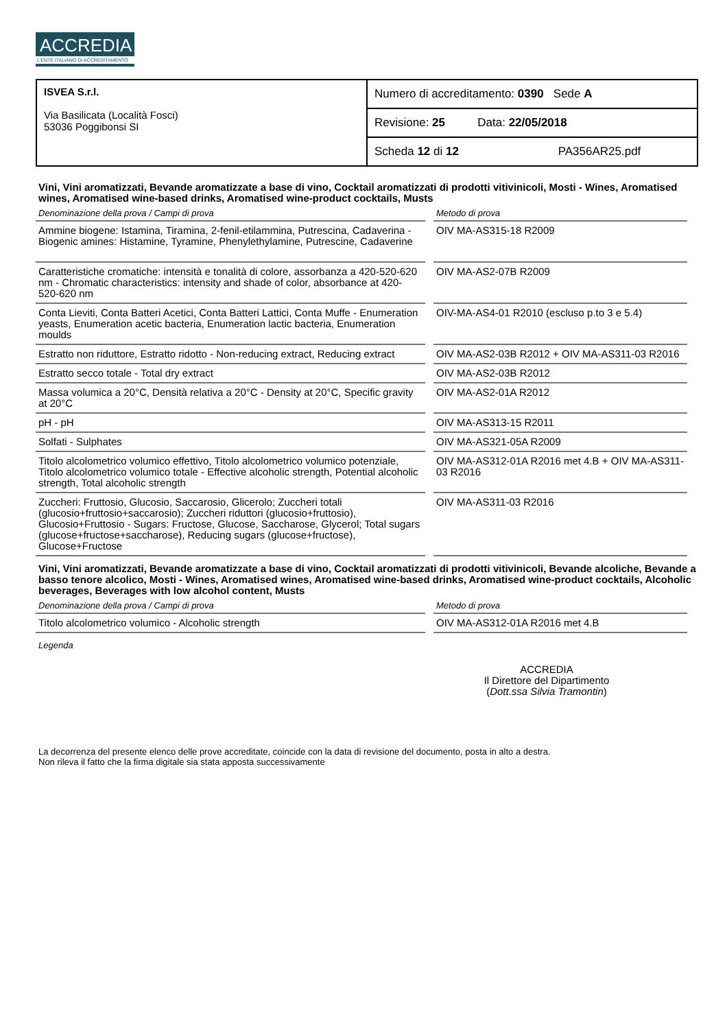ACCREDIA
L'ENTE ITALIANO DI ACCREDITAMENTO
| ISVEA S.r.l. Via Basilicata (Località Fosci) 53036 Poggibonsi SI | Numero di accreditamento: 0390 Sede A |
| | Revisione: 25 Data: 22/05/2018 |
| | Scheda 12 di 12 PA356AR25.pdf |
Vini, Vini aromatizzati, Bevande aromatizzate a base di vino, Cocktail aromatizzati di prodotti vitivinicoli, Mosti - Wines, Aromatised wines, Aromatised wine-based drinks, Aromatised wine-product cocktails, Musts
| Denominazione della prova / Campi di prova | Metodo di prova |
| --- | --- |
| Ammine biogene: Istamina, Tiramina, 2-fenil-etilammina, Putrescina, Cadaverina - Biogenic amines: Histamine, Tyramine, Phenylethylamine, Putrescine, Cadaverine | OIV MA-AS315-18 R2009 |
| Caratteristiche cromatiche: intensità e tonalità di colore, assorbanza a 420-520-620 nm - Chromatic characteristics: intensity and shade of color, absorbance at 420-520-620 nm | OIV MA-AS2-07B R2009 |
| Conta Lieviti, Conta Batteri Acetici, Conta Batteri Lattici, Conta Muffe - Enumeration yeasts, Enumeration acetic bacteria, Enumeration lactic bacteria, Enumeration moulds | OIV-MA-AS4-01 R2010 (escluso p.to 3 e 5.4) |
| Estratto non riduttore, Estratto ridotto - Non-reducing extract, Reducing extract | OIV MA-AS2-03B R2012 + OIV MA-AS311-03 R2016 |
| Estratto secco totale - Total dry extract | OIV MA-AS2-03B R2012 |
| Massa volumica a 20°C, Densità relativa a 20°C - Density at 20°C, Specific gravity at 20°C | OIV MA-AS2-01A R2012 |
| pH - pH | OIV MA-AS313-15 R2011 |
| Solfati - Sulphates | OIV MA-AS321-05A R2009 |
| Titolo alcolometrico volumico effettivo, Titolo alcolometrico volumico potenziale, Titolo alcolometrico volumico totale - Effective alcoholic strength, Potential alcoholic strength, Total alcoholic strength | OIV MA-AS312-01A R2016 met 4.B + OIV MA-AS311-03 R2016 |
| Zuccheri: Fruttosio, Glucosio, Saccarosio, Glicerolo; Zuccheri totali (glucosio+fruttosio+saccarosio); Zuccheri riduttori (glucosio+fruttosio), Glucosio+Fruttosio - Sugars: Fructose, Glucose, Saccharose, Glycerol; Total sugars (glucose+fructose+saccharose), Reducing sugars (glucose+fructose), Glucose+Fructose | OIV MA-AS311-03 R2016 |
Vini, Vini aromatizzati, Bevande aromatizzate a base di vino, Cocktail aromatizzati di prodotti vitivinicoli, Bevande alcoliche, Bevande a basso tenore alcolico, Mosti - Wines, Aromatised wines, Aromatised wine-based drinks, Aromatised wine-product cocktails, Alcoholic beverages, Beverages with low alcohol content, Musts
| Denominazione della prova / Campi di prova | Metodo di prova |
| --- | --- |
| Titolo alcolometrico volumico - Alcoholic strength | OIV MA-AS312-01A R2016 met 4.B |
Legenda
ACCREDIA
Il Direttore del Dipartimento
(Dott.ssa Silvia Tramontin)
La decorrenza del presente elenco delle prove accreditate, coincide con la data di revisione del documento, posta in alto a destra.
Non rileva il fatto che la firma digitale sia stata apposta successivamente